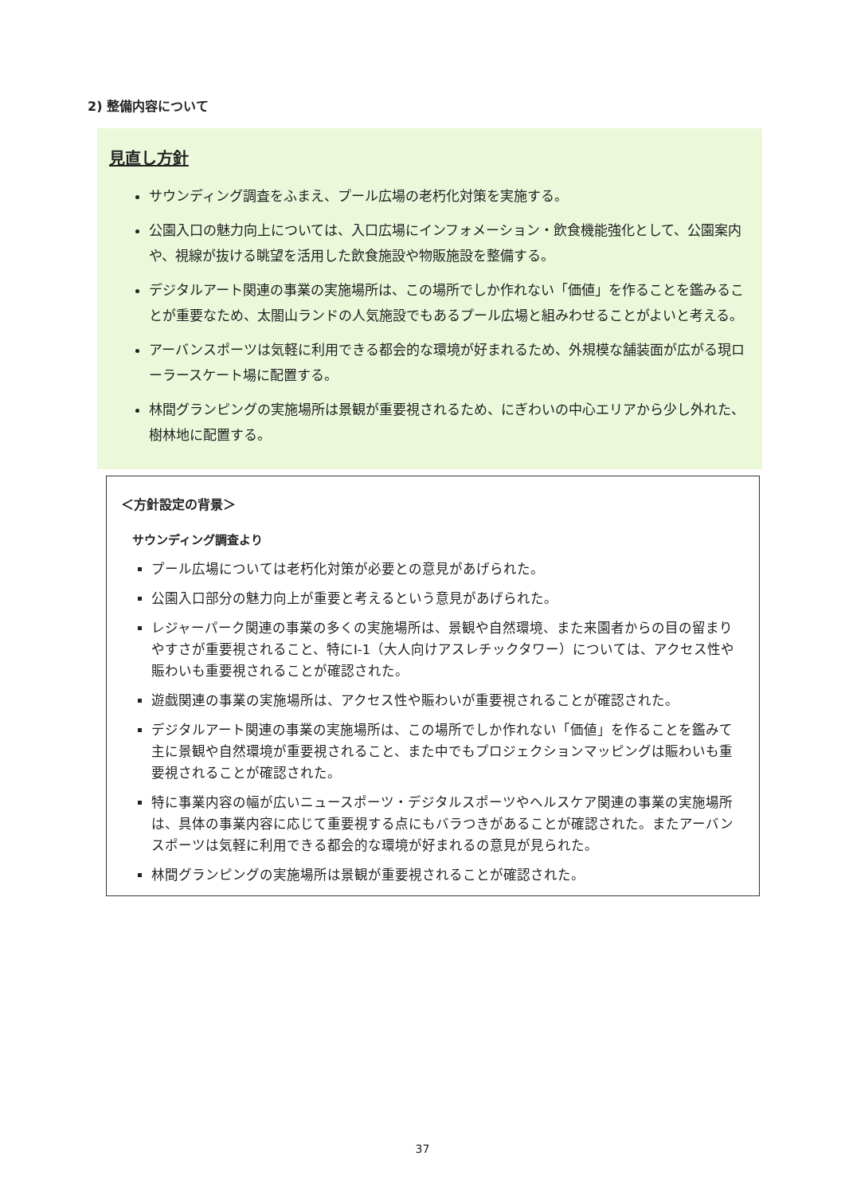2) 整備内容について
見直し方針
サウンディング調査をふまえ、プール広場の老朽化対策を実施する。
公園入口の魅力向上については、入口広場にインフォメーション・飲食機能強化として、公園案内や、視線が抜ける眺望を活用した飲食施設や物販施設を整備する。
デジタルアート関連の事業の実施場所は、この場所でしか作れない「価値」を作ることを鑑みることが重要なため、太閤山ランドの人気施設でもあるプール広場と組みわせることがよいと考える。
アーバンスポーツは気軽に利用できる都会的な環境が好まれるため、外規模な舗装面が広がる現ローラースケート場に配置する。
林間グランピングの実施場所は景観が重要視されるため、にぎわいの中心エリアから少し外れた、樹林地に配置する。
＜方針設定の背景＞
サウンディング調査より
プール広場については老朽化対策が必要との意見があげられた。
公園入口部分の魅力向上が重要と考えるという意見があげられた。
レジャーパーク関連の事業の多くの実施場所は、景観や自然環境、また来園者からの目の留まりやすさが重要視されること、特にⅠ-1（大人向けアスレチックタワー）については、アクセス性や賑わいも重要視されることが確認された。
遊戯関連の事業の実施場所は、アクセス性や賑わいが重要視されることが確認された。
デジタルアート関連の事業の実施場所は、この場所でしか作れない「価値」を作ることを鑑みて主に景観や自然環境が重要視されること、また中でもプロジェクションマッピングは賑わいも重要視されることが確認された。
特に事業内容の幅が広いニュースポーツ・デジタルスポーツやヘルスケア関連の事業の実施場所は、具体の事業内容に応じて重要視する点にもバラつきがあることが確認された。またアーバンスポーツは気軽に利用できる都会的な環境が好まれるの意見が見られた。
林間グランピングの実施場所は景観が重要視されることが確認された。
37